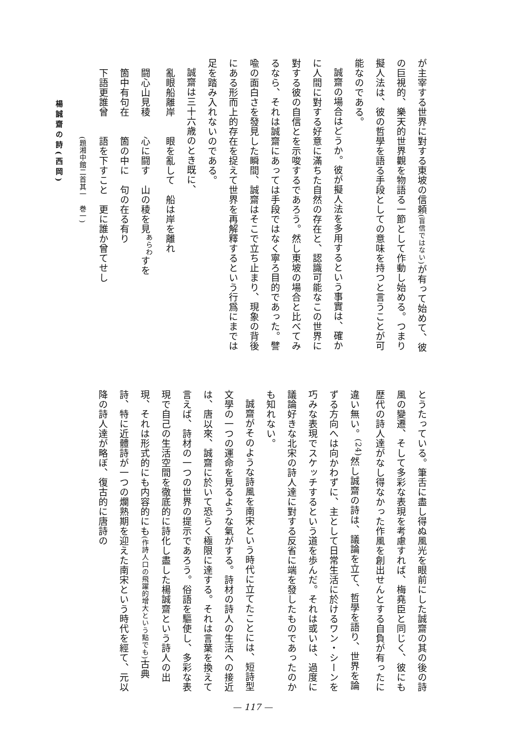が主宰する世界に對する東坡の信頼(盲信ではない) が有って始めて、彼の巨視的、樂天的世界觀を物語る一節として作動し始める。つまり擬人法は、彼の哲學を語る手段としての意味を持つと言うことが可能なのである。
誠齋の場合はどうか。彼が擬人法を多用するという事實は、確かに人間に對する好意に滿ちた自然の存在と、認識可能なこの世界に對する彼の自信とを示唆するであろう。然し東坡の場合と比べてみるなら、それは誠齋にあっては手段ではなく寧ろ目的であった。譬喩の面白さを發見した瞬間、誠齋はそこで立ち止まり、現象の背後にある形而上的存在を捉えて世界を再解釋するという行爲にまでは足を踏み入れないのである。
誠齋は三十六歳のとき既に、
　亂眼船離岸　　眼を亂して　船は岸を離れ
　闘心山見稜　　心に闘す　山の稜を見<sup>あらわ</sup>すを
　箇中有句在　　箇の中に　句の在る有り
　下語更誰曾　　語を下すこと　更に誰か曾てせし
　　　　　　　　(題湘中館二首其一　巻一)
楊誠齋の詩(西岡)
とうたっている。筆舌に盡し得ぬ風光を眼前にした誠齋の其の後の詩風の變遷、そして多彩な表現を考慮すれば、梅堯臣と同じく、彼にも歴代の詩人達がなし得なかった作風を創出せんとする自負が有ったに違い無い。<sup>(24)</sup>然し誠齋の詩は、議論を立て、哲學を語り、世界を論ずる方向へは向かわずに、主として日常生活に於けるワン・シーンを巧みな表現でスケッチするという道を歩んだ。それは或いは、過度に議論好きな北宋の詩人達に對する反省に端を發したものであったのかも知れない。
誠齋がそのような詩風を南宋という時代に立てたことには、短詩型文學の一つの運命を見るような氣がする。詩材の詩人の生活への接近は、唐以來、誠齋に於いて恐らく極限に達する。それは言葉を換えて言えば、詩材の一つの世界の提示であろう。俗語を驅使し、多彩な表現で自己の生活空間を徹底的に詩化し盡した楊誠齋という詩人の出現、それは形式的にも内容的にも(作詩人口の飛躍的增大という點でも) 古典詩、特に近體詩が一つの爛熟期を迎えた南宋という時代を經て、元以降の詩人達が略ぼ、復古的に唐詩の
— 117 —